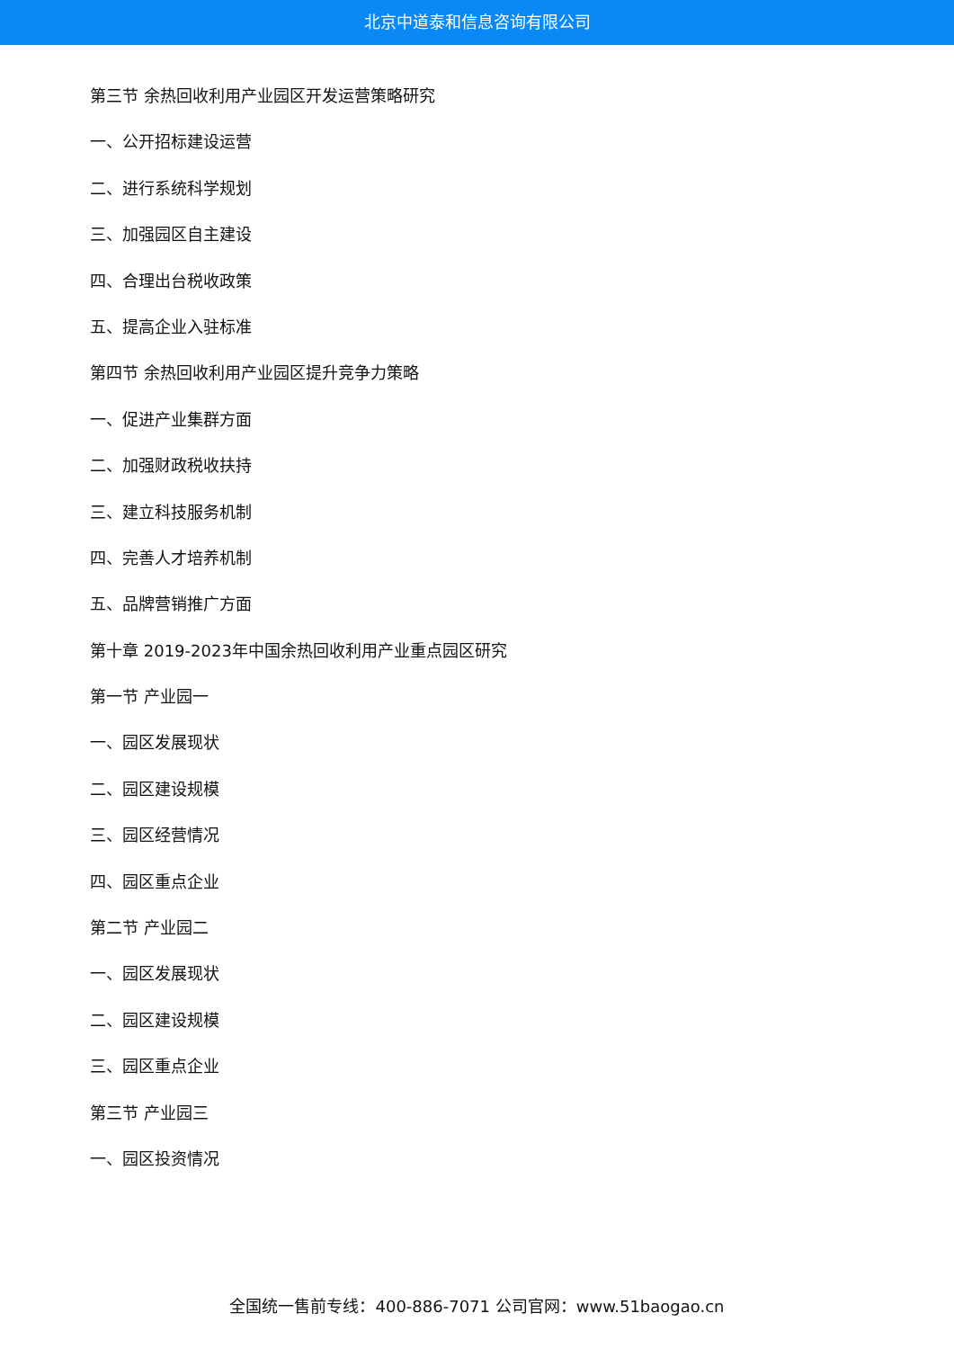北京中道泰和信息咨询有限公司
第三节 余热回收利用产业园区开发运营策略研究
一、公开招标建设运营
二、进行系统科学规划
三、加强园区自主建设
四、合理出台税收政策
五、提高企业入驻标准
第四节 余热回收利用产业园区提升竞争力策略
一、促进产业集群方面
二、加强财政税收扶持
三、建立科技服务机制
四、完善人才培养机制
五、品牌营销推广方面
第十章 2019-2023年中国余热回收利用产业重点园区研究
第一节 产业园一
一、园区发展现状
二、园区建设规模
三、园区经营情况
四、园区重点企业
第二节 产业园二
一、园区发展现状
二、园区建设规模
三、园区重点企业
第三节 产业园三
一、园区投资情况
全国统一售前专线：400-886-7071 公司官网：www.51baogao.cn